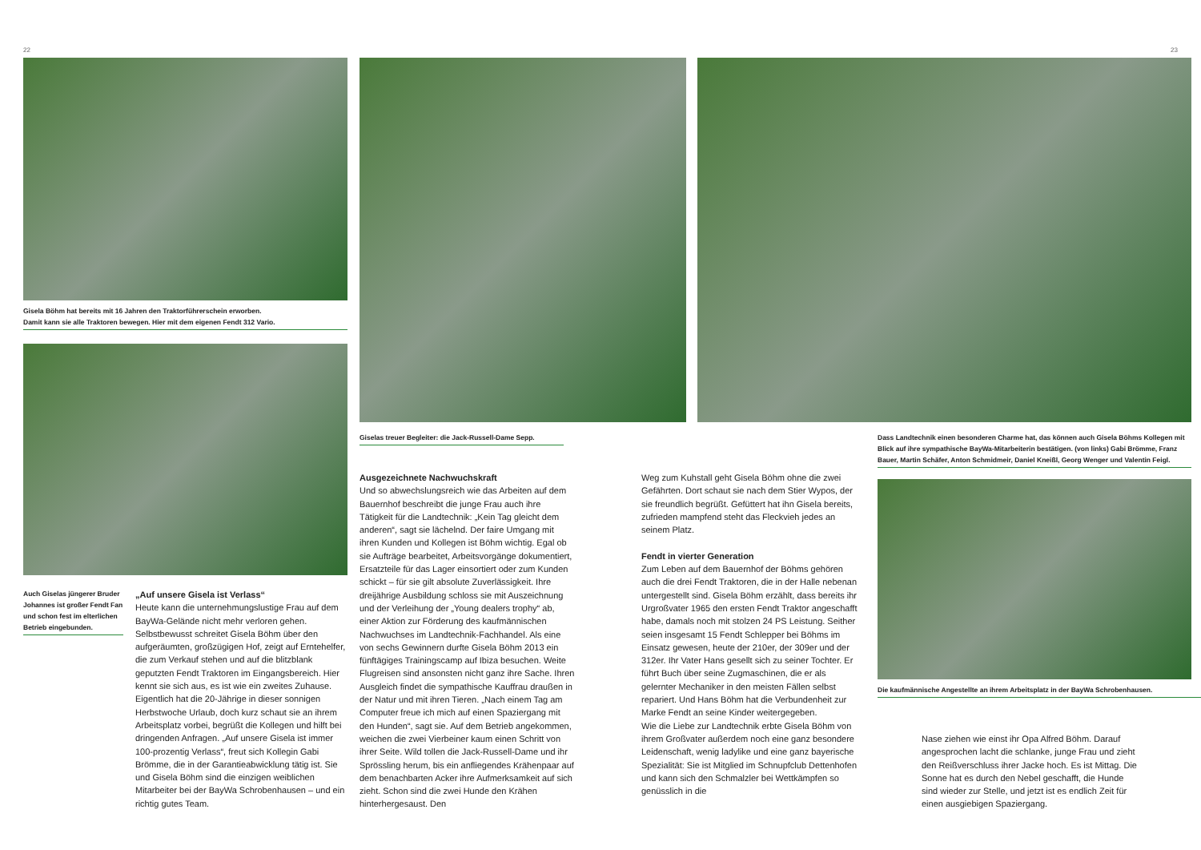22 23
Gisela Böhm hat bereits mit 16 Jahren den Traktorführerschein erworben.
Damit kann sie alle Traktoren bewegen. Hier mit dem eigenen Fendt 312 Vario.
Giselas treuer Begleiter: die Jack-Russell-Dame Sepp.
Dass Landtechnik einen besonderen Charme hat, das können auch Gisela Böhms Kollegen mit Blick auf ihre sympathische BayWa-Mitarbeiterin bestätigen. (von links) Gabi Brömme, Franz Bauer, Martin Schäfer, Anton Schmidmeir, Daniel Kneißl, Georg Wenger und Valentin Feigl.
Die kaufmännische Angestellte an ihrem Arbeitsplatz in der BayWa Schrobenhausen.
Auch Giselas jüngerer Bruder Johannes ist großer Fendt Fan und schon fest im elterlichen Betrieb eingebunden.
„Auf unsere Gisela ist Verlass“
Heute kann die unternehmungslustige Frau auf dem BayWa-Gelände nicht mehr verloren gehen. Selbstbewusst schreitet Gisela Böhm über den aufgeräumten, großzügigen Hof, zeigt auf Erntehelfer, die zum Verkauf stehen und auf die blitzblank geputzten Fendt Traktoren im Eingangsbereich. Hier kennt sie sich aus, es ist wie ein zweites Zuhause. Eigentlich hat die 20-Jährige in dieser sonnigen Herbstwoche Urlaub, doch kurz schaut sie an ihrem Arbeitsplatz vorbei, begrüßt die Kollegen und hilft bei dringenden Anfragen. „Auf unsere Gisela ist immer 100-prozentig Verlass“, freut sich Kollegin Gabi Brömme, die in der Garantieabwicklung tätig ist. Sie und Gisela Böhm sind die einzigen weiblichen Mitarbeiter bei der BayWa Schrobenhausen – und ein richtig gutes Team.
Ausgezeichnete Nachwuchskraft
Und so abwechslungsreich wie das Arbeiten auf dem Bauernhof beschreibt die junge Frau auch ihre Tätigkeit für die Landtechnik: „Kein Tag gleicht dem anderen“, sagt sie lächelnd. Der faire Umgang mit ihren Kunden und Kollegen ist Böhm wichtig. Egal ob sie Aufträge bearbeitet, Arbeitsvorgänge dokumentiert, Ersatzteile für das Lager einsortiert oder zum Kunden schickt – für sie gilt absolute Zuverlässigkeit. Ihre dreijährige Ausbildung schloss sie mit Auszeichnung und der Verleihung der „Young dealers trophy“ ab, einer Aktion zur Förderung des kaufmännischen Nachwuchses im Landtechnik-Fachhandel. Als eine von sechs Gewinnern durfte Gisela Böhm 2013 ein fünftägiges Trainingscamp auf Ibiza besuchen. Weite Flugreisen sind ansonsten nicht ganz ihre Sache. Ihren Ausgleich findet die sympathische Kauffrau draußen in der Natur und mit ihren Tieren. „Nach einem Tag am Computer freue ich mich auf einen Spaziergang mit den Hunden“, sagt sie. Auf dem Betrieb angekommen, weichen die zwei Vierbeiner kaum einen Schritt von ihrer Seite. Wild tollen die Jack-Russell-Dame und ihr Sprössling herum, bis ein anfliegendes Krähenpaar auf dem benachbarten Acker ihre Aufmerksamkeit auf sich zieht. Schon sind die zwei Hunde den Krähen hinterhergesaust. Den
Weg zum Kuhstall geht Gisela Böhm ohne die zwei Gefährten. Dort schaut sie nach dem Stier Wypos, der sie freundlich begrüßt. Gefüttert hat ihn Gisela bereits, zufrieden mampfend steht das Fleckvieh jedes an seinem Platz.
Fendt in vierter Generation
Zum Leben auf dem Bauernhof der Böhms gehören auch die drei Fendt Traktoren, die in der Halle nebenan untergestellt sind. Gisela Böhm erzählt, dass bereits ihr Urgroßvater 1965 den ersten Fendt Traktor angeschafft habe, damals noch mit stolzen 24 PS Leistung. Seither seien insgesamt 15 Fendt Schlepper bei Böhms im Einsatz gewesen, heute der 210er, der 309er und der 312er. Ihr Vater Hans gesellt sich zu seiner Tochter. Er führt Buch über seine Zugmaschinen, die er als gelernter Mechaniker in den meisten Fällen selbst repariert. Und Hans Böhm hat die Verbundenheit zur Marke Fendt an seine Kinder weitergegeben.
Wie die Liebe zur Landtechnik erbte Gisela Böhm von ihrem Großvater außerdem noch eine ganz besondere Leidenschaft, wenig ladylike und eine ganz bayerische Spezialität: Sie ist Mitglied im Schnupfclub Dettenhofen und kann sich den Schmalzler bei Wettkämpfen so genüsslich in die
Nase ziehen wie einst ihr Opa Alfred Böhm. Darauf angesprochen lacht die schlanke, junge Frau und zieht den Reißverschluss ihrer Jacke hoch. Es ist Mittag. Die Sonne hat es durch den Nebel geschafft, die Hunde sind wieder zur Stelle, und jetzt ist es endlich Zeit für einen ausgiebigen Spaziergang.